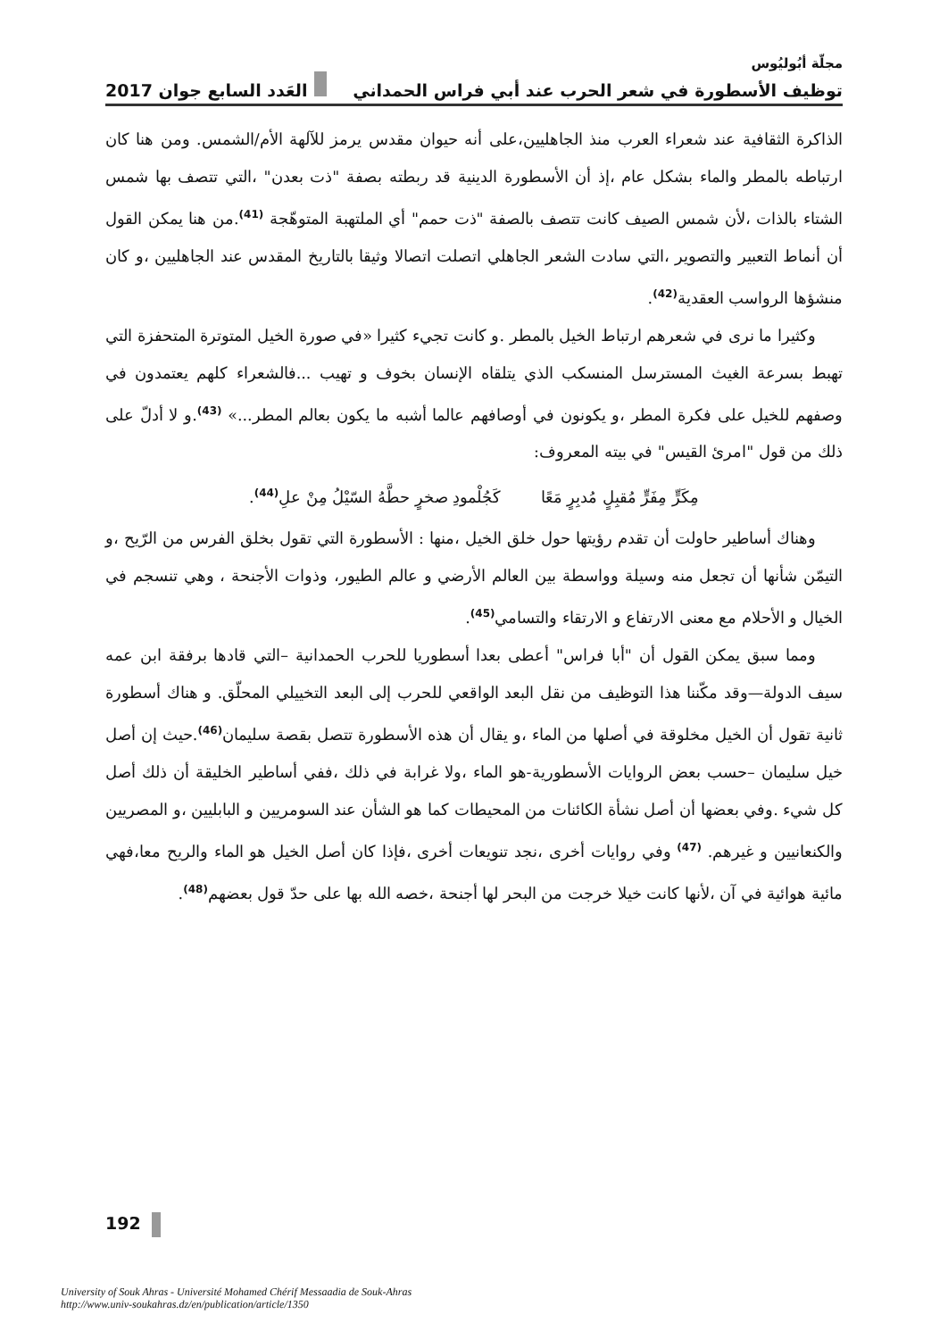مجلّة أبُوليُوس
توظيف الأسطورة في شعر الحرب عند أبي فراس الحمداني العَدد السابع جوان 2017
الذاكرة الثقافية عند شعراء العرب منذ الجاهليين،على أنه حيوان مقدس يرمز للآلهة الأم/الشمس. ومن هنا كان ارتباطه بالمطر والماء بشكل عام ،إذ أن الأسطورة الدينية قد ربطته بصفة "ذت بعدن" ،التي تتصف بها شمس الشتاء بالذات ،لأن شمس الصيف كانت تتصف بالصفة "ذت حمم" أي الملتهبة المتوهّجة <sup>(41)</sup>.من هنا يمكن القول أن أنماط التعبير والتصوير ،التي سادت الشعر الجاهلي اتصلت اتصالا وثيقا بالتاريخ المقدس عند الجاهليين ،و كان منشؤها الرواسب العقدية<sup>(42)</sup>.
وكثيرا ما نرى في شعرهم ارتباط الخيل بالمطر .و كانت تجيء كثيرا «في صورة الخيل المتوترة المتحفزة التي تهبط بسرعة الغيث المسترسل المنسكب الذي يتلقاه الإنسان بخوف و تهيب ...فالشعراء كلهم يعتمدون في وصفهم للخيل على فكرة المطر ،و يكونون في أوصافهم عالما أشبه ما يكون بعالم المطر...» <sup>(43)</sup>.و لا أدلّ على ذلك من قول "امرئ القيس" في بيته المعروف:
مِكَرٍّ مِفَرٍّ مُقبِلٍ مُدبِرٍ مَعًا كَجُلْمودِ صخرٍ حطَّهُ السّيْلُ مِنْ علِ<sup>(44)</sup>.
وهناك أساطير حاولت أن تقدم رؤيتها حول خلق الخيل ،منها : الأسطورة التي تقول بخلق الفرس من الرّيح ،و التيمّن شأنها أن تجعل منه وسيلة وواسطة بين العالم الأرضي و عالم الطيور، وذوات الأجنحة ، وهي تنسجم في الخيال و الأحلام مع معنى الارتفاع و الارتقاء والتسامي<sup>(45)</sup>.
ومما سبق يمكن القول أن "أبا فراس" أعطى بعدا أسطوريا للحرب الحمدانية –التي قادها برفقة ابن عمه سيف الدولة—وقد مكّننا هذا التوظيف من نقل البعد الواقعي للحرب إلى البعد التخييلي المحلّق. و هناك أسطورة ثانية تقول أن الخيل مخلوقة في أصلها من الماء ،و يقال أن هذه الأسطورة تتصل بقصة سليمان<sup>(46)</sup>.حيث إن أصل خيل سليمان –حسب بعض الروايات الأسطورية-هو الماء ،ولا غرابة في ذلك ،ففي أساطير الخليقة أن ذلك أصل كل شيء .وفي بعضها أن أصل نشأة الكائنات من المحيطات كما هو الشأن عند السومريين و البابليين ،و المصريين والكنعانيين و غيرهم. <sup>(47)</sup> وفي روايات أخرى ،نجد تنويعات أخرى ،فإذا كان أصل الخيل هو الماء والريح معا،فهي مائية هوائية في آن ،لأنها كانت خيلا خرجت من البحر لها أجنحة ،خصه الله بها على حدّ قول بعضهم<sup>(48)</sup>.
192
University of Souk Ahras - Université Mohamed Chérif Messaadia de Souk-Ahras
http://www.univ-soukahras.dz/en/publication/article/1350